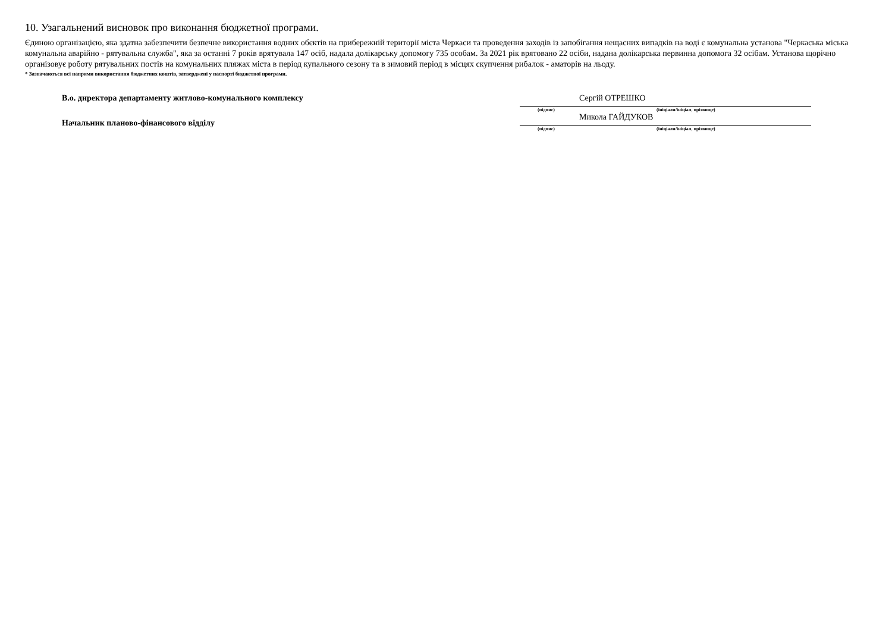10. Узагальнений висновок про виконання бюджетної програми.
Єдиною організацією, яка здатна забезпечити безпечне використання водних обєктів на прибережній території міста Черкаси та проведення заходів із запобігання нещасних випадків на воді є комунальна установа "Черкаська міська комунальна аварійно - рятувальна служба", яка за останні 7 років врятувала 147 осіб, надала долікарську допомогу 735 особам. За 2021 рік врятовано 22 осіби, надана долікарська первинна допомога 32 осібам. Установа щорічно організовує роботу рятувальних постів на комунальних пляжах міста в період купального сезону та в зимовий період в місцях скупчення рибалок - аматорів на льоду.
* Зазначаються всі напрями використання бюджетних коштів, затверджені у паспорті бюджетної програми.
В.о. директора департаменту житлово-комунального комплексу
Начальник планово-фінансового відділу
Сергій ОТРЕШКО
(підпис) (ініціали/ініціал, прізвище)
Микола ГАЙДУКОВ
(підпис) (ініціали/ініціал, прізвище)